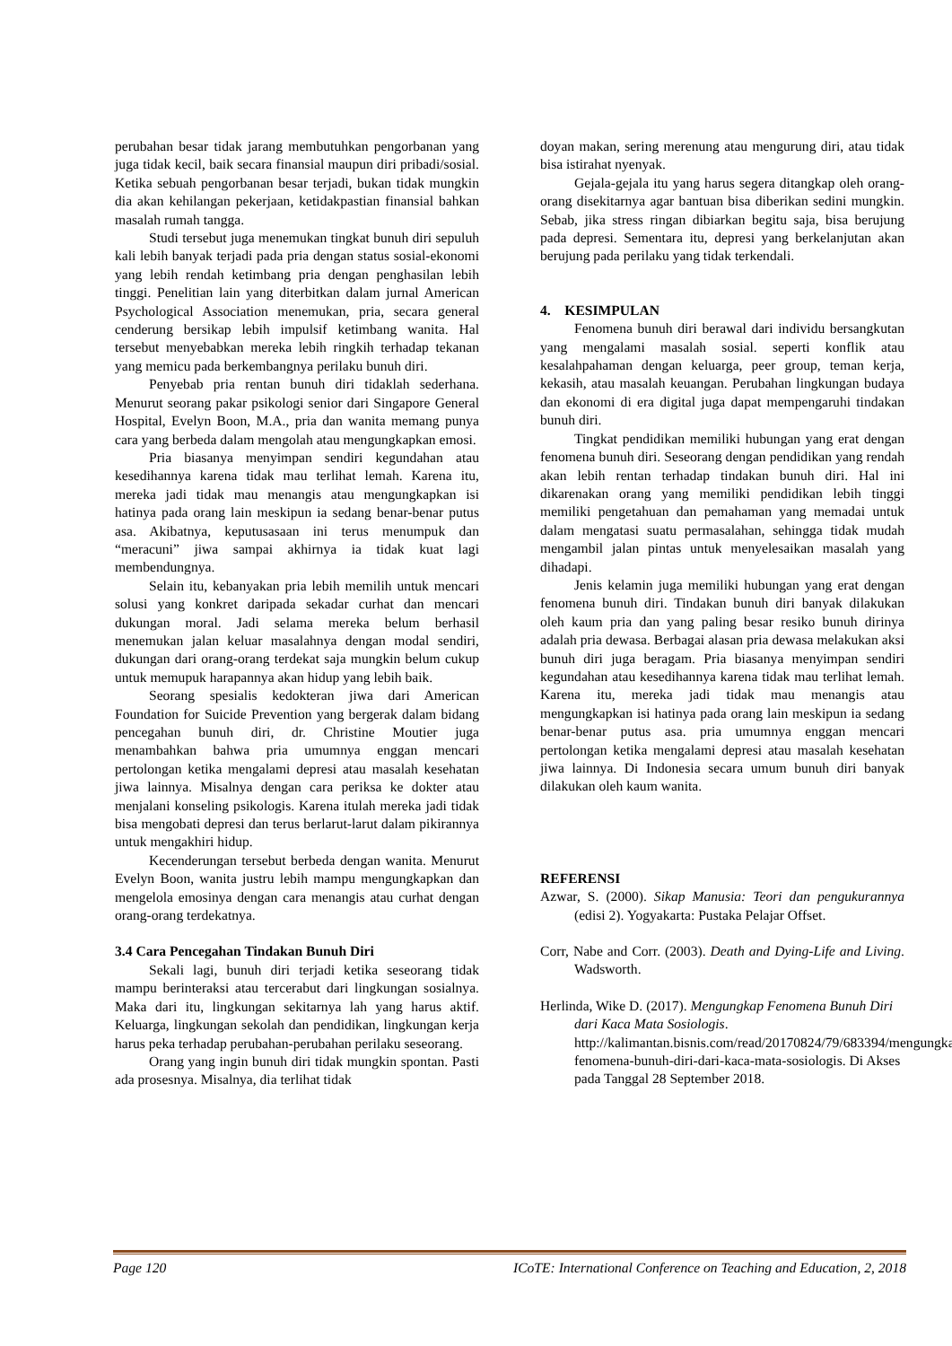perubahan besar tidak jarang membutuhkan pengorbanan yang juga tidak kecil, baik secara finansial maupun diri pribadi/sosial. Ketika sebuah pengorbanan besar terjadi, bukan tidak mungkin dia akan kehilangan pekerjaan, ketidakpastian finansial bahkan masalah rumah tangga.
Studi tersebut juga menemukan tingkat bunuh diri sepuluh kali lebih banyak terjadi pada pria dengan status sosial-ekonomi yang lebih rendah ketimbang pria dengan penghasilan lebih tinggi. Penelitian lain yang diterbitkan dalam jurnal American Psychological Association menemukan, pria, secara general cenderung bersikap lebih impulsif ketimbang wanita. Hal tersebut menyebabkan mereka lebih ringkih terhadap tekanan yang memicu pada berkembangnya perilaku bunuh diri.
Penyebab pria rentan bunuh diri tidaklah sederhana. Menurut seorang pakar psikologi senior dari Singapore General Hospital, Evelyn Boon, M.A., pria dan wanita memang punya cara yang berbeda dalam mengolah atau mengungkapkan emosi.
Pria biasanya menyimpan sendiri kegundahan atau kesedihannya karena tidak mau terlihat lemah. Karena itu, mereka jadi tidak mau menangis atau mengungkapkan isi hatinya pada orang lain meskipun ia sedang benar-benar putus asa. Akibatnya, keputusasaan ini terus menumpuk dan “meracuni” jiwa sampai akhirnya ia tidak kuat lagi membendungnya.
Selain itu, kebanyakan pria lebih memilih untuk mencari solusi yang konkret daripada sekadar curhat dan mencari dukungan moral. Jadi selama mereka belum berhasil menemukan jalan keluar masalahnya dengan modal sendiri, dukungan dari orang-orang terdekat saja mungkin belum cukup untuk memupuk harapannya akan hidup yang lebih baik.
Seorang spesialis kedokteran jiwa dari American Foundation for Suicide Prevention yang bergerak dalam bidang pencegahan bunuh diri, dr. Christine Moutier juga menambahkan bahwa pria umumnya enggan mencari pertolongan ketika mengalami depresi atau masalah kesehatan jiwa lainnya. Misalnya dengan cara periksa ke dokter atau menjalani konseling psikologis. Karena itulah mereka jadi tidak bisa mengobati depresi dan terus berlarut-larut dalam pikirannya untuk mengakhiri hidup.
Kecenderungan tersebut berbeda dengan wanita. Menurut Evelyn Boon, wanita justru lebih mampu mengungkapkan dan mengelola emosinya dengan cara menangis atau curhat dengan orang-orang terdekatnya.
3.4 Cara Pencegahan Tindakan Bunuh Diri
Sekali lagi, bunuh diri terjadi ketika seseorang tidak mampu berinteraksi atau tercerabut dari lingkungan sosialnya. Maka dari itu, lingkungan sekitarnya lah yang harus aktif. Keluarga, lingkungan sekolah dan pendidikan, lingkungan kerja harus peka terhadap perubahan-perubahan perilaku seseorang.
Orang yang ingin bunuh diri tidak mungkin spontan. Pasti ada prosesnya. Misalnya, dia terlihat tidak
doyan makan, sering merenung atau mengurung diri, atau tidak bisa istirahat nyenyak.
Gejala-gejala itu yang harus segera ditangkap oleh orang-orang disekitarnya agar bantuan bisa diberikan sedini mungkin. Sebab, jika stress ringan dibiarkan begitu saja, bisa berujung pada depresi. Sementara itu, depresi yang berkelanjutan akan berujung pada perilaku yang tidak terkendali.
4. KESIMPULAN
Fenomena bunuh diri berawal dari individu bersangkutan yang mengalami masalah sosial. seperti konflik atau kesalahpahaman dengan keluarga, peer group, teman kerja, kekasih, atau masalah keuangan. Perubahan lingkungan budaya dan ekonomi di era digital juga dapat mempengaruhi tindakan bunuh diri.
Tingkat pendidikan memiliki hubungan yang erat dengan fenomena bunuh diri. Seseorang dengan pendidikan yang rendah akan lebih rentan terhadap tindakan bunuh diri. Hal ini dikarenakan orang yang memiliki pendidikan lebih tinggi memiliki pengetahuan dan pemahaman yang memadai untuk dalam mengatasi suatu permasalahan, sehingga tidak mudah mengambil jalan pintas untuk menyelesaikan masalah yang dihadapi.
Jenis kelamin juga memiliki hubungan yang erat dengan fenomena bunuh diri. Tindakan bunuh diri banyak dilakukan oleh kaum pria dan yang paling besar resiko bunuh dirinya adalah pria dewasa. Berbagai alasan pria dewasa melakukan aksi bunuh diri juga beragam. Pria biasanya menyimpan sendiri kegundahan atau kesedihannya karena tidak mau terlihat lemah. Karena itu, mereka jadi tidak mau menangis atau mengungkapkan isi hatinya pada orang lain meskipun ia sedang benar-benar putus asa. pria umumnya enggan mencari pertolongan ketika mengalami depresi atau masalah kesehatan jiwa lainnya. Di Indonesia secara umum bunuh diri banyak dilakukan oleh kaum wanita.
REFERENSI
Azwar, S. (2000). Sikap Manusia: Teori dan pengukurannya (edisi 2). Yogyakarta: Pustaka Pelajar Offset.
Corr, Nabe and Corr. (2003). Death and Dying-Life and Living. Wadsworth.
Herlinda, Wike D. (2017). Mengungkap Fenomena Bunuh Diri dari Kaca Mata Sosiologis. http://kalimantan.bisnis.com/read/20170824/79/683394/mengungkap-fenomena-bunuh-diri-dari-kaca-mata-sosiologis. Di Akses pada Tanggal 28 September 2018.
Page 120 ICoTE: International Conference on Teaching and Education, 2, 2018